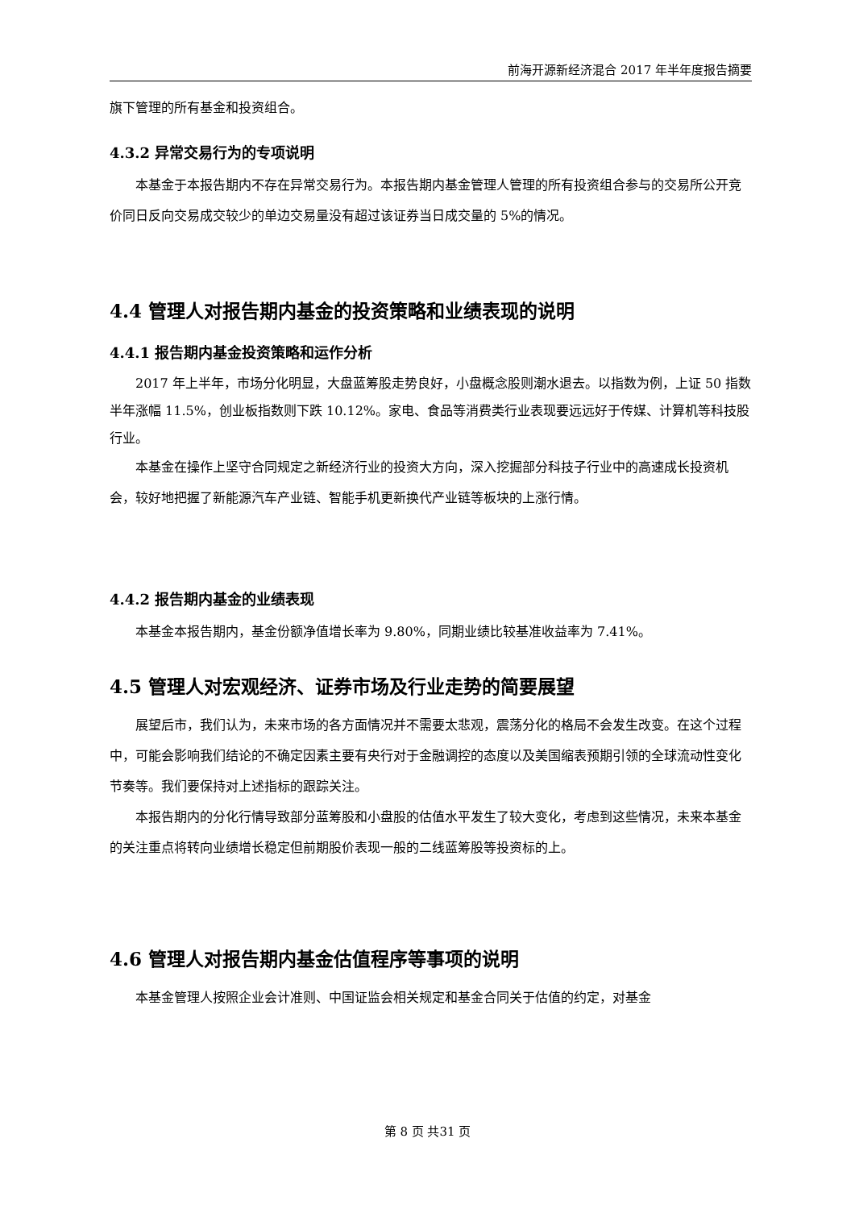前海开源新经济混合 2017 年半年度报告摘要
旗下管理的所有基金和投资组合。
4.3.2 异常交易行为的专项说明
本基金于本报告期内不存在异常交易行为。本报告期内基金管理人管理的所有投资组合参与的交易所公开竞价同日反向交易成交较少的单边交易量没有超过该证券当日成交量的 5%的情况。
4.4 管理人对报告期内基金的投资策略和业绩表现的说明
4.4.1 报告期内基金投资策略和运作分析
2017 年上半年，市场分化明显，大盘蓝筹股走势良好，小盘概念股则潮水退去。以指数为例，上证 50 指数半年涨幅 11.5%，创业板指数则下跌 10.12%。家电、食品等消费类行业表现要远远好于传媒、计算机等科技股行业。
本基金在操作上坚守合同规定之新经济行业的投资大方向，深入挖掘部分科技子行业中的高速成长投资机会，较好地把握了新能源汽车产业链、智能手机更新换代产业链等板块的上涨行情。
4.4.2 报告期内基金的业绩表现
本基金本报告期内，基金份额净值增长率为 9.80%，同期业绩比较基准收益率为 7.41%。
4.5 管理人对宏观经济、证券市场及行业走势的简要展望
展望后市，我们认为，未来市场的各方面情况并不需要太悲观，震荡分化的格局不会发生改变。在这个过程中，可能会影响我们结论的不确定因素主要有央行对于金融调控的态度以及美国缩表预期引领的全球流动性变化节奏等。我们要保持对上述指标的跟踪关注。
本报告期内的分化行情导致部分蓝筹股和小盘股的估值水平发生了较大变化，考虑到这些情况，未来本基金的关注重点将转向业绩增长稳定但前期股价表现一般的二线蓝筹股等投资标的上。
4.6 管理人对报告期内基金估值程序等事项的说明
本基金管理人按照企业会计准则、中国证监会相关规定和基金合同关于估值的约定，对基金
第 8 页 共31 页